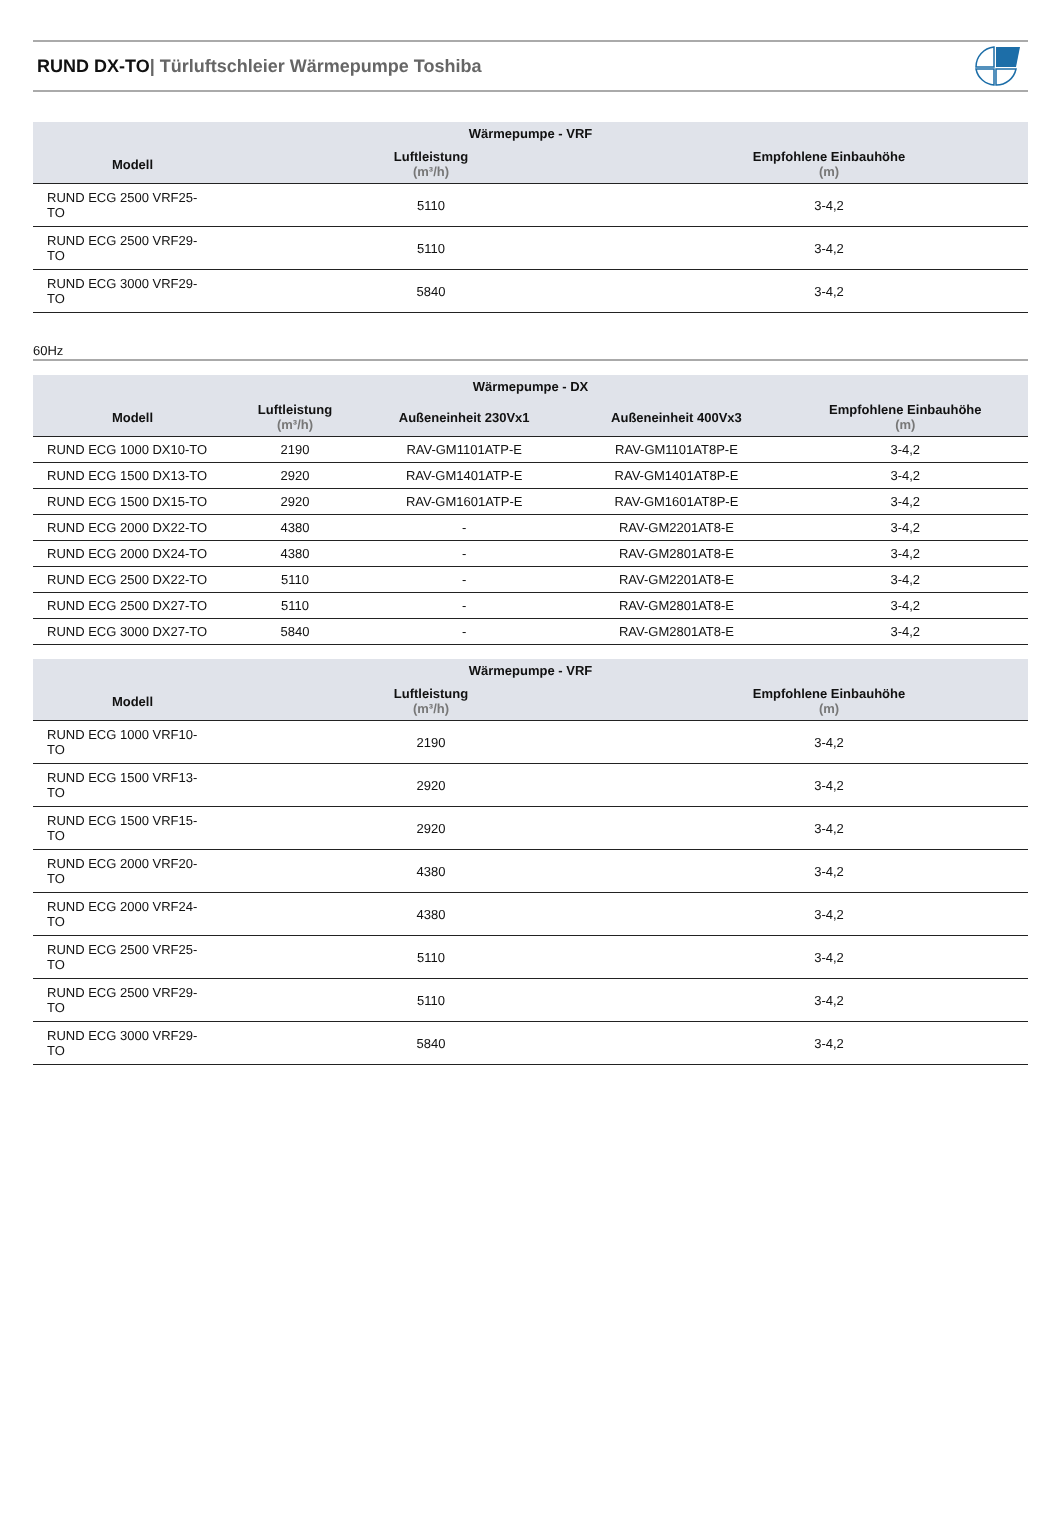RUND DX-TO| Türluftschleier Wärmepumpe Toshiba
| Wärmepumpe - VRF | | |
| --- | --- | --- |
| Modell | Luftleistung (m³/h) | Empfohlene Einbauhöhe (m) |
| RUND ECG 2500 VRF25- TO | 5110 | 3-4,2 |
| RUND ECG 2500 VRF29- TO | 5110 | 3-4,2 |
| RUND ECG 3000 VRF29- TO | 5840 | 3-4,2 |
60Hz
| Wärmepumpe - DX | | | | |
| --- | --- | --- | --- | --- |
| Modell | Luftleistung (m³/h) | Außeneinheit 230Vx1 | Außeneinheit 400Vx3 | Empfohlene Einbauhöhe (m) |
| RUND ECG 1000 DX10-TO | 2190 | RAV-GM1101ATP-E | RAV-GM1101AT8P-E | 3-4,2 |
| RUND ECG 1500 DX13-TO | 2920 | RAV-GM1401ATP-E | RAV-GM1401AT8P-E | 3-4,2 |
| RUND ECG 1500 DX15-TO | 2920 | RAV-GM1601ATP-E | RAV-GM1601AT8P-E | 3-4,2 |
| RUND ECG 2000 DX22-TO | 4380 | - | RAV-GM2201AT8-E | 3-4,2 |
| RUND ECG 2000 DX24-TO | 4380 | - | RAV-GM2801AT8-E | 3-4,2 |
| RUND ECG 2500 DX22-TO | 5110 | - | RAV-GM2201AT8-E | 3-4,2 |
| RUND ECG 2500 DX27-TO | 5110 | - | RAV-GM2801AT8-E | 3-4,2 |
| RUND ECG 3000 DX27-TO | 5840 | - | RAV-GM2801AT8-E | 3-4,2 |
| Wärmepumpe - VRF | | |
| --- | --- | --- |
| Modell | Luftleistung (m³/h) | Empfohlene Einbauhöhe (m) |
| RUND ECG 1000 VRF10- TO | 2190 | 3-4,2 |
| RUND ECG 1500 VRF13- TO | 2920 | 3-4,2 |
| RUND ECG 1500 VRF15- TO | 2920 | 3-4,2 |
| RUND ECG 2000 VRF20- TO | 4380 | 3-4,2 |
| RUND ECG 2000 VRF24- TO | 4380 | 3-4,2 |
| RUND ECG 2500 VRF25- TO | 5110 | 3-4,2 |
| RUND ECG 2500 VRF29- TO | 5110 | 3-4,2 |
| RUND ECG 3000 VRF29- TO | 5840 | 3-4,2 |